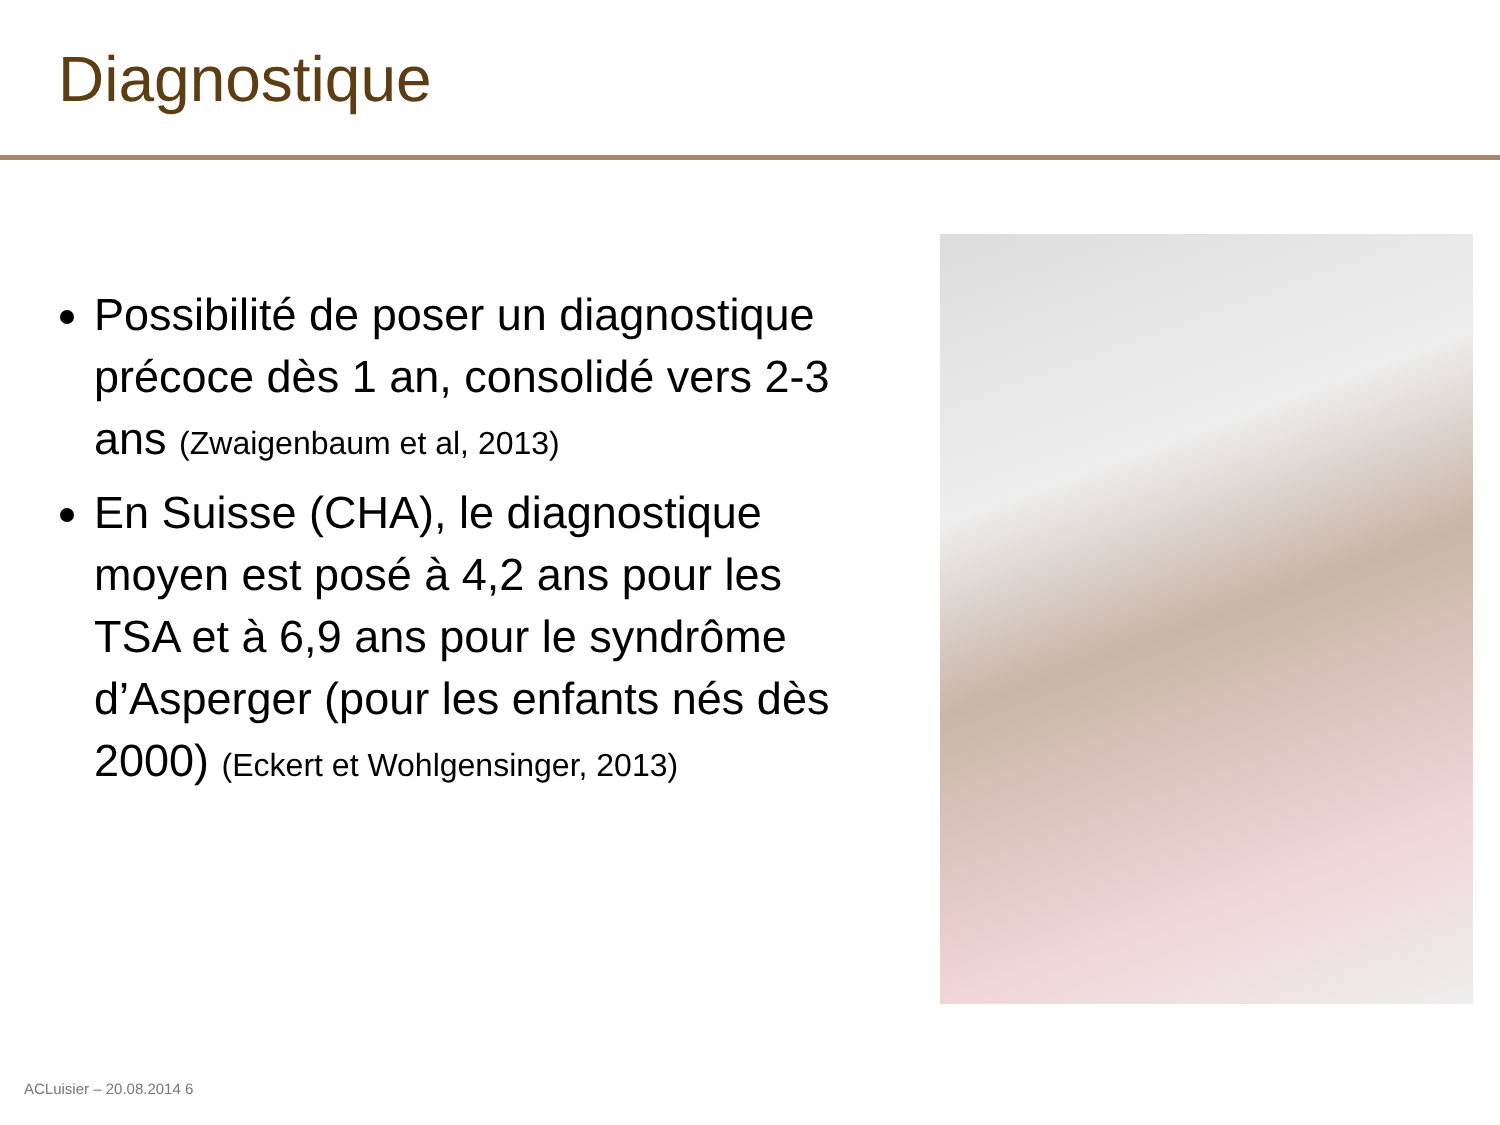Diagnostique
Possibilité de poser un diagnostique précoce dès 1 an, consolidé vers 2-3 ans (Zwaigenbaum et al, 2013)
En Suisse (CHA), le diagnostique moyen est posé à 4,2 ans pour les TSA et à 6,9 ans pour le syndrôme d’Asperger (pour les enfants nés dès 2000) (Eckert et Wohlgensinger, 2013)
ACLuisier – 20.08.2014 6